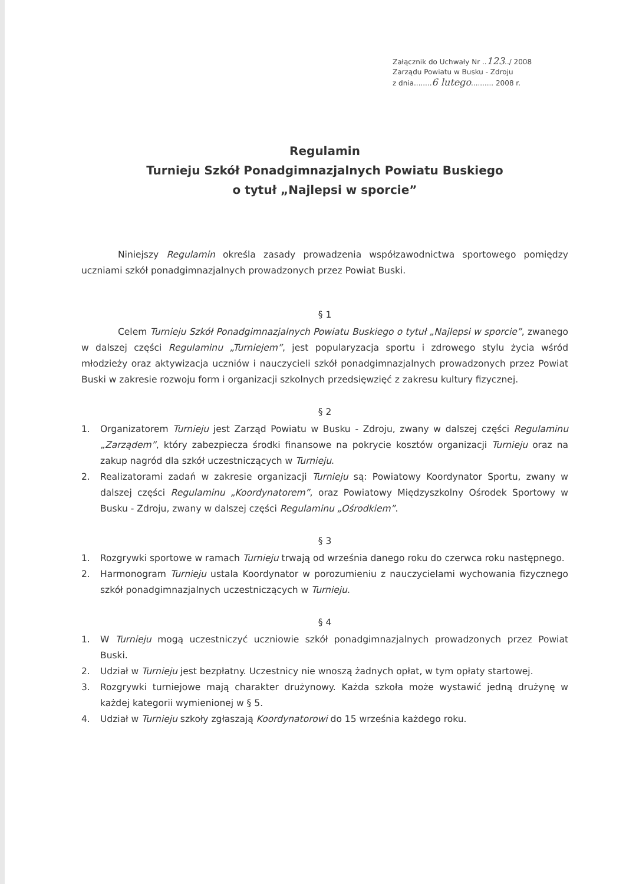Załącznik do Uchwały Nr ..123../ 2008
Zarządu Powiatu w Busku - Zdroju
z dnia........6 lutego.......... 2008 r.
Regulamin
Turnieju Szkół Ponadgimnazjalnych Powiatu Buskiego
o tytuł „Najlepsi w sporcie”
Niniejszy Regulamin określa zasady prowadzenia współzawodnictwa sportowego pomiędzy uczniami szkół ponadgimnazjalnych prowadzonych przez Powiat Buski.
§ 1
Celem Turnieju Szkół Ponadgimnazjalnych Powiatu Buskiego o tytuł „Najlepsi w sporcie”, zwanego w dalszej części Regulaminu „Turniejem”, jest popularyzacja sportu i zdrowego stylu życia wśród młodzieży oraz aktywizacja uczniów i nauczycieli szkół ponadgimnazjalnych prowadzonych przez Powiat Buski w zakresie rozwoju form i organizacji szkolnych przedsięwzięć z zakresu kultury fizycznej.
§ 2
1. Organizatorem Turnieju jest Zarząd Powiatu w Busku - Zdroju, zwany w dalszej części Regulaminu „Zarządem”, który zabezpiecza środki finansowe na pokrycie kosztów organizacji Turnieju oraz na zakup nagród dla szkół uczestniczących w Turnieju.
2. Realizatorami zadań w zakresie organizacji Turnieju są: Powiatowy Koordynator Sportu, zwany w dalszej części Regulaminu „Koordynatorem”, oraz Powiatowy Międzyszkolny Ośrodek Sportowy w Busku - Zdroju, zwany w dalszej części Regulaminu „Ośrodkiem”.
§ 3
1. Rozgrywki sportowe w ramach Turnieju trwają od września danego roku do czerwca roku następnego.
2. Harmonogram Turnieju ustala Koordynator w porozumieniu z nauczycielami wychowania fizycznego szkół ponadgimnazjalnych uczestniczących w Turnieju.
§ 4
1. W Turnieju mogą uczestniczyć uczniowie szkół ponadgimnazjalnych prowadzonych przez Powiat Buski.
2. Udział w Turnieju jest bezpłatny. Uczestnicy nie wnoszą żadnych opłat, w tym opłaty startowej.
3. Rozgrywki turniejowe mają charakter drużynowy. Każda szkoła może wystawić jedną drużynę w każdej kategorii wymienionej w § 5.
4. Udział w Turnieju szkoły zgłaszają Koordynatorowi do 15 września każdego roku.